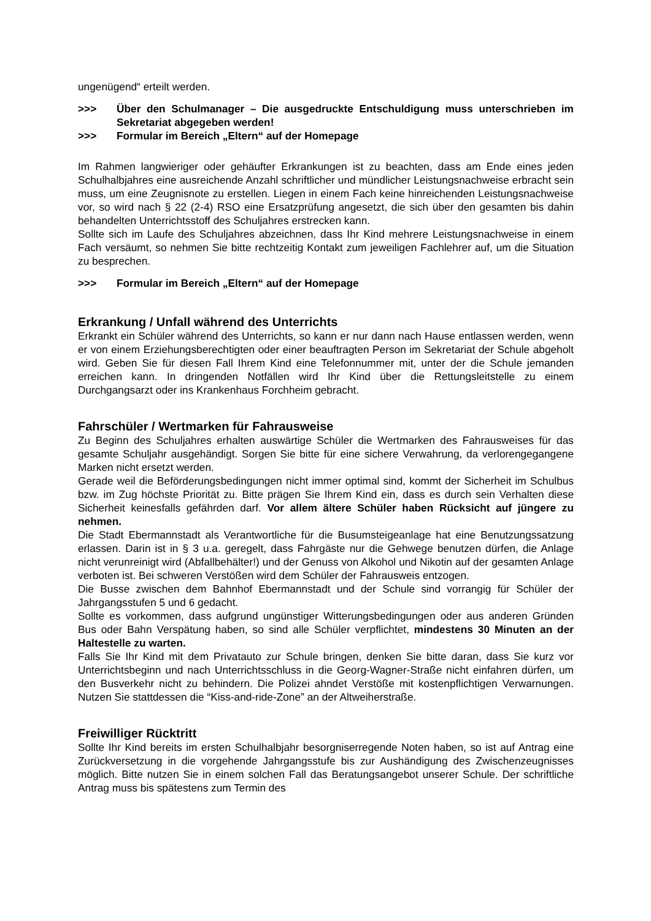ungenügend“ erteilt werden.
>>> Über den Schulmanager – Die ausgedruckte Entschuldigung muss unterschrieben im Sekretariat abgegeben werden!
>>> Formular im Bereich „Eltern“ auf der Homepage
Im Rahmen langwieriger oder gehäufter Erkrankungen ist zu beachten, dass am Ende eines jeden Schulhalbjahres eine ausreichende Anzahl schriftlicher und mündlicher Leistungsnachweise erbracht sein muss, um eine Zeugnisnote zu erstellen. Liegen in einem Fach keine hinreichenden Leistungsnachweise vor, so wird nach § 22 (2-4) RSO eine Ersatzprüfung angesetzt, die sich über den gesamten bis dahin behandelten Unterrichtsstoff des Schuljahres erstrecken kann.
Sollte sich im Laufe des Schuljahres abzeichnen, dass Ihr Kind mehrere Leistungsnachweise in einem Fach versäumt, so nehmen Sie bitte rechtzeitig Kontakt zum jeweiligen Fachlehrer auf, um die Situation zu besprechen.
>>> Formular im Bereich „Eltern“ auf der Homepage
Erkrankung / Unfall während des Unterrichts
Erkrankt ein Schüler während des Unterrichts, so kann er nur dann nach Hause entlassen werden, wenn er von einem Erziehungsberechtigten oder einer beauftragten Person im Sekretariat der Schule abgeholt wird. Geben Sie für diesen Fall Ihrem Kind eine Telefonnummer mit, unter der die Schule jemanden erreichen kann. In dringenden Notfällen wird Ihr Kind über die Rettungsleitstelle zu einem Durchgangsarzt oder ins Krankenhaus Forchheim gebracht.
Fahrschüler / Wertmarken für Fahrausweise
Zu Beginn des Schuljahres erhalten auswärtige Schüler die Wertmarken des Fahrausweises für das gesamte Schuljahr ausgehändigt. Sorgen Sie bitte für eine sichere Verwahrung, da verlorengegangene Marken nicht ersetzt werden.
Gerade weil die Beförderungsbedingungen nicht immer optimal sind, kommt der Sicherheit im Schulbus bzw. im Zug höchste Priorität zu. Bitte prägen Sie Ihrem Kind ein, dass es durch sein Verhalten diese Sicherheit keinesfalls gefährden darf. Vor allem ältere Schüler haben Rücksicht auf jüngere zu nehmen.
Die Stadt Ebermannstadt als Verantwortliche für die Busumsteigeanlage hat eine Benutzungssatzung erlassen. Darin ist in § 3 u.a. geregelt, dass Fahrgäste nur die Gehwege benutzen dürfen, die Anlage nicht verunreinigt wird (Abfallbehälter!) und der Genuss von Alkohol und Nikotin auf der gesamten Anlage verboten ist. Bei schweren Verstößen wird dem Schüler der Fahrausweis entzogen.
Die Busse zwischen dem Bahnhof Ebermannstadt und der Schule sind vorrangig für Schüler der Jahrgangsstufen 5 und 6 gedacht.
Sollte es vorkommen, dass aufgrund ungünstiger Witterungsbedingungen oder aus anderen Gründen Bus oder Bahn Verspätung haben, so sind alle Schüler verpflichtet, mindestens 30 Minuten an der Haltestelle zu warten.
Falls Sie Ihr Kind mit dem Privatauto zur Schule bringen, denken Sie bitte daran, dass Sie kurz vor Unterrichtsbeginn und nach Unterrichtsschluss in die Georg-Wagner-Straße nicht einfahren dürfen, um den Busverkehr nicht zu behindern. Die Polizei ahndet Verstöße mit kostenpflichtigen Verwarnungen. Nutzen Sie stattdessen die “Kiss-and-ride-Zone” an der Altweiherstraße.
Freiwilliger Rücktritt
Sollte Ihr Kind bereits im ersten Schulhalbjahr besorgniserregende Noten haben, so ist auf Antrag eine Zurückversetzung in die vorgehende Jahrgangsstufe bis zur Aushändigung des Zwischenzeugnisses möglich. Bitte nutzen Sie in einem solchen Fall das Beratungsangebot unserer Schule. Der schriftliche Antrag muss bis spätestens zum Termin des